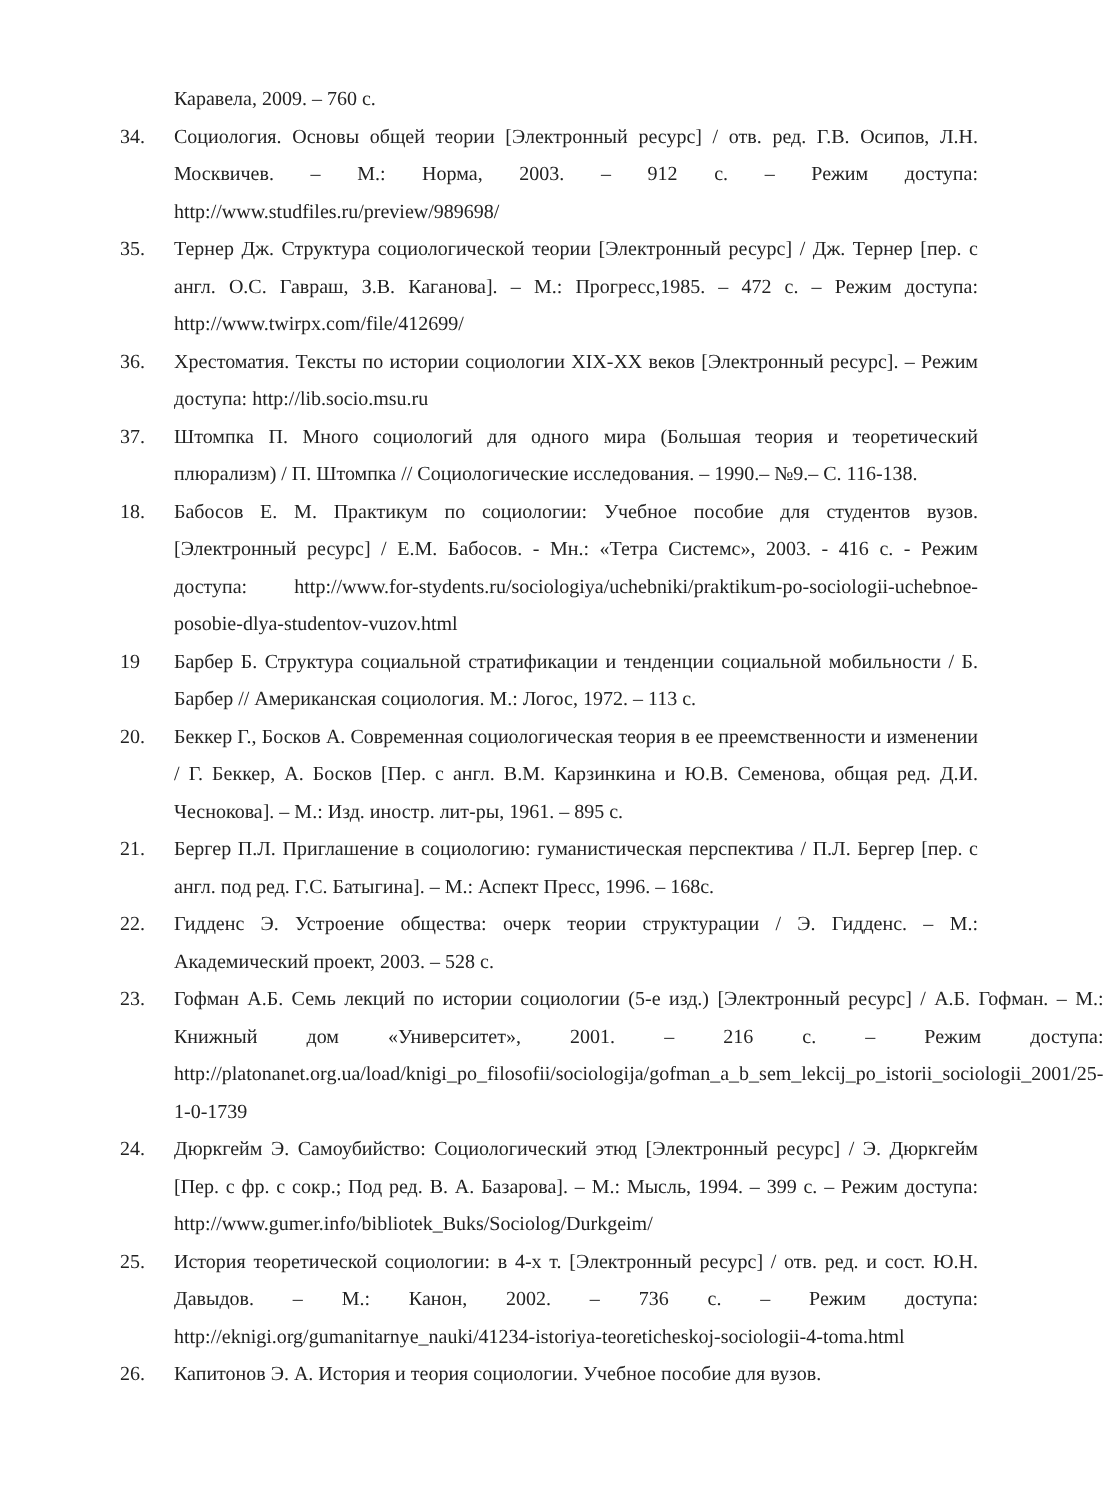Каравела, 2009. – 760 с.
34. Социология. Основы общей теории [Электронный ресурс] / отв. ред. Г.В. Осипов, Л.Н. Москвичев. – М.: Норма, 2003. – 912 с. – Режим доступа: http://www.studfiles.ru/preview/989698/
35. Тернер Дж. Структура социологической теории [Электронный ресурс] / Дж. Тернер [пер. с англ. О.С. Гавраш, З.В. Каганова]. – М.: Прогресс,1985. – 472 с. – Режим доступа: http://www.twirpx.com/file/412699/
36. Хрестоматия. Тексты по истории социологии XIX-XX веков [Электронный ресурс]. – Режим доступа: http://lib.socio.msu.ru
37. Штомпка П. Много социологий для одного мира (Большая теория и теоретический плюрализм) / П. Штомпка // Социологические исследования. – 1990.– №9.– С. 116-138.
18. Бабосов Е. М. Практикум по социологии: Учебное пособие для студентов вузов. [Электронный ресурс] / Е.М. Бабосов. - Мн.: «Тетра Системс», 2003. - 416 с. - Режим доступа: http://www.for-stydents.ru/sociologiya/uchebniki/praktikum-po-sociologii-uchebnoe-posobie-dlya-studentov-vuzov.html
19 Барбер Б. Структура социальной стратификации и тенденции социальной мобильности / Б. Барбер // Американская социология. М.: Логос, 1972. – 113 с.
20. Беккер Г., Босков А. Современная социологическая теория в ее преемственности и изменении / Г. Беккер, А. Босков [Пер. с англ. В.М. Карзинкина и Ю.В. Семенова, общая ред. Д.И. Чеснокова]. – М.: Изд. иностр. лит-ры, 1961. – 895 с.
21. Бергер П.Л. Приглашение в социологию: гуманистическая перспектива / П.Л. Бергер [пер. с англ. под ред. Г.С. Батыгина]. – М.: Аспект Пресс, 1996. – 168с.
22. Гидденс Э. Устроение общества: очерк теории структурации / Э. Гидденс. – М.: Академический проект, 2003. – 528 с.
23. Гофман А.Б. Семь лекций по истории социологии (5-е изд.) [Электронный ресурс] / А.Б. Гофман. – М.: Книжный дом «Университет», 2001. – 216 с. – Режим доступа: http://platonanet.org.ua/load/knigi_po_filosofii/sociologija/gofman_a_b_sem_lekcij_po_istorii_sociologii_2001/25-1-0-1739
24. Дюркгейм Э. Самоубийство: Социологический этюд [Электронный ресурс] / Э. Дюркгейм [Пер. с фр. с сокр.; Под ред. В. А. Базарова]. – М.: Мысль, 1994. – 399 с. – Режим доступа: http://www.gumer.info/bibliotek_Buks/Sociolog/Durkgeim/
25. История теоретической социологии: в 4-х т. [Электронный ресурс] / отв. ред. и сост. Ю.Н. Давыдов. – М.: Канон, 2002. – 736 с. – Режим доступа: http://eknigi.org/gumanitarnye_nauki/41234-istoriya-teoreticheskoj-sociologii-4-toma.html
26. Капитонов Э. А. История и теория социологии. Учебное пособие для вузов.